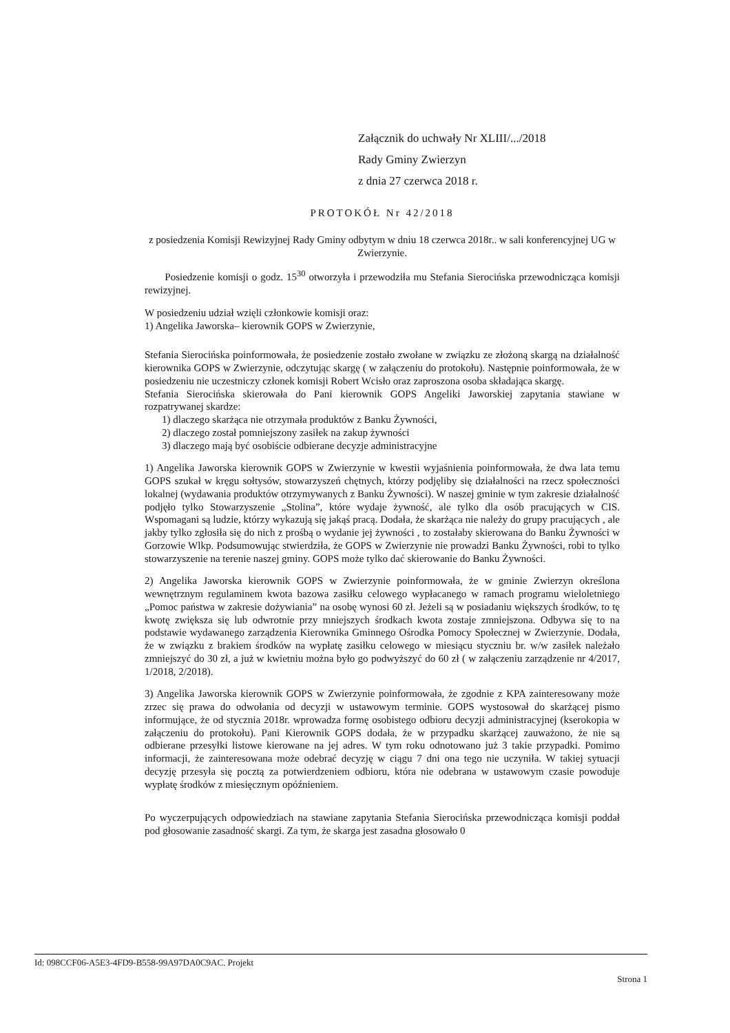Załącznik do uchwały Nr XLIII/.../2018
Rady Gminy Zwierzyn
z dnia 27 czerwca 2018 r.
PROTOKÓŁ Nr 42/2018
z posiedzenia Komisji Rewizyjnej Rady Gminy odbytym w dniu 18 czerwca 2018r.. w sali konferencyjnej UG w Zwierzynie.
Posiedzenie komisji o godz. 15<sup>30</sup> otworzyła i przewodziła mu Stefania Sierocińska przewodnicząca komisji rewizyjnej.
W posiedzeniu udział wzięli członkowie komisji oraz:
1) Angelika Jaworska– kierownik GOPS w Zwierzynie,
Stefania Sierocińska poinformowała, że posiedzenie zostało zwołane w związku ze złożoną skargą na działalność kierownika GOPS w Zwierzynie, odczytując skargę ( w załączeniu do protokołu). Następnie poinformowała, że w posiedzeniu nie uczestniczy członek komisji Robert Wcisło oraz zaproszona osoba składająca skargę.
Stefania Sierocińska skierowała do Pani kierownik GOPS Angeliki Jaworskiej zapytania stawiane w rozpatrywanej skardze:
1) dlaczego skarżąca nie otrzymała produktów z Banku Żywności,
2) dlaczego został pomniejszony zasiłek na zakup żywności
3) dlaczego mają być osobiście odbierane decyzje administracyjne
1) Angelika Jaworska kierownik GOPS w Zwierzynie w kwestii wyjaśnienia poinformowała, że dwa lata temu GOPS szukał w kręgu sołtysów, stowarzyszeń chętnych, którzy podjęliby się działalności na rzecz społeczności lokalnej (wydawania produktów otrzymywanych z Banku Żywności). W naszej gminie w tym zakresie działalność podjęło tylko Stowarzyszenie „Stolina”, które wydaje żywność, ale tylko dla osób pracujących w CIS. Wspomagani są ludzie, którzy wykazują się jakąś pracą. Dodała, że skarżąca nie należy do grupy pracujących , ale jakby tylko zgłosiła się do nich z prośbą o wydanie jej żywności , to zostałaby skierowana do Banku Żywności w Gorzowie Wlkp. Podsumowując stwierdziła, że GOPS w Zwierzynie nie prowadzi Banku Żywności, robi to tylko stowarzyszenie na terenie naszej gminy. GOPS może tylko dać skierowanie do Banku Żywności.
2) Angelika Jaworska kierownik GOPS w Zwierzynie poinformowała, że w gminie Zwierzyn określona wewnętrznym regulaminem kwota bazowa zasiłku celowego wypłacanego w ramach programu wieloletniego „Pomoc państwa w zakresie dożywiania” na osobę wynosi 60 zł. Jeżeli są w posiadaniu większych środków, to tę kwotę zwiększa się lub odwrotnie przy mniejszych środkach kwota zostaje zmniejszona. Odbywa się to na podstawie wydawanego zarządzenia Kierownika Gminnego Ośrodka Pomocy Społecznej w Zwierzynie. Dodała, że w związku z brakiem środków na wypłatę zasiłku celowego w miesiącu styczniu br. w/w zasiłek należało zmniejszyć do 30 zł, a już w kwietniu można było go podwyższyć do 60 zł ( w załączeniu zarządzenie nr 4/2017, 1/2018, 2/2018).
3) Angelika Jaworska kierownik GOPS w Zwierzynie poinformowała, że zgodnie z KPA zainteresowany może zrzec się prawa do odwołania od decyzji w ustawowym terminie. GOPS wystosował do skarżącej pismo informujące, że od stycznia 2018r. wprowadza formę osobistego odbioru decyzji administracyjnej (kserokopia w załączeniu do protokołu). Pani Kierownik GOPS dodała, że w przypadku skarżącej zauważono, że nie są odbierane przesyłki listowe kierowane na jej adres. W tym roku odnotowano już 3 takie przypadki. Pomimo informacji, że zainteresowana może odebrać decyzję w ciągu 7 dni ona tego nie uczyniła. W takiej sytuacji decyzję przesyła się pocztą za potwierdzeniem odbioru, która nie odebrana w ustawowym czasie powoduje wypłatę środków z miesięcznym opóźnieniem.
Po wyczerpujących odpowiedziach na stawiane zapytania Stefania Sierocińska przewodnicząca komisji poddał pod głosowanie zasadność skargi. Za tym, że skarga jest zasadna głosowało 0
Id: 098CCF06-A5E3-4FD9-B558-99A97DA0C9AC. Projekt
Strona 1